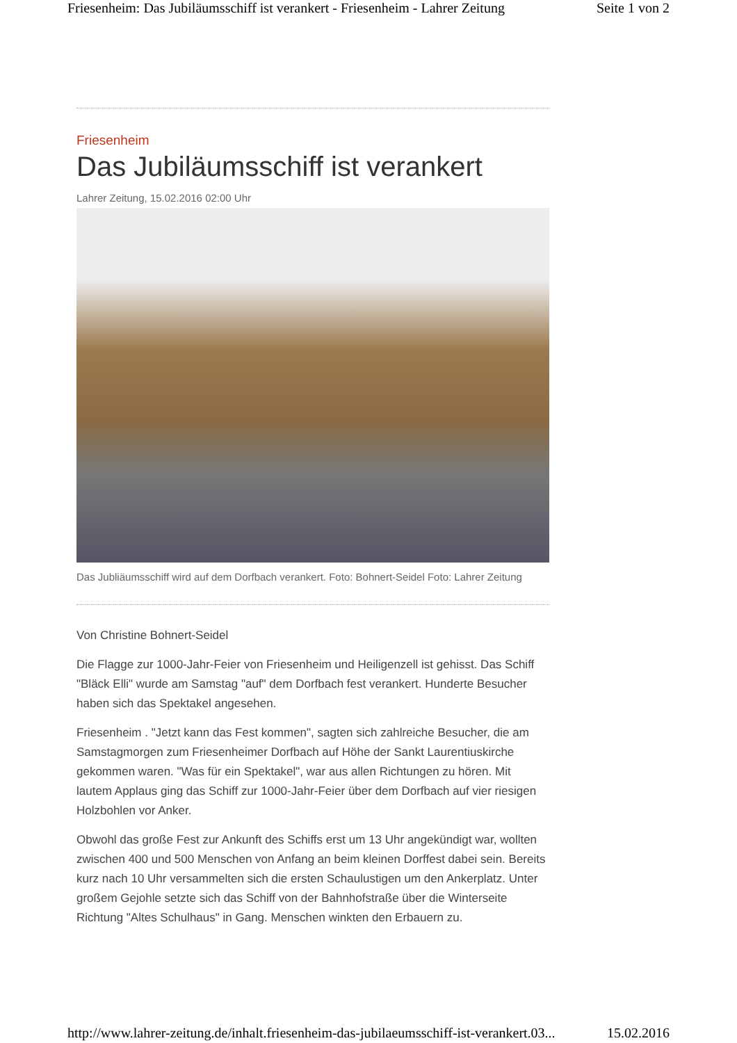Friesenheim: Das Jubiläumsschiff ist verankert - Friesenheim - Lahrer Zeitung Seite 1 von 2
Friesenheim
Das Jubiläumsschiff ist verankert
Lahrer Zeitung, 15.02.2016 02:00 Uhr
Das Jubliäumsschiff wird auf dem Dorfbach verankert. Foto: Bohnert-Seidel Foto: Lahrer Zeitung
Von Christine Bohnert-Seidel
Die Flagge zur 1000-Jahr-Feier von Friesenheim und Heiligenzell ist gehisst. Das Schiff "Bläck Elli" wurde am Samstag "auf" dem Dorfbach fest verankert. Hunderte Besucher haben sich das Spektakel angesehen.
Friesenheim . "Jetzt kann das Fest kommen", sagten sich zahlreiche Besucher, die am Samstagmorgen zum Friesenheimer Dorfbach auf Höhe der Sankt Laurentiuskirche gekommen waren. "Was für ein Spektakel", war aus allen Richtungen zu hören. Mit lautem Applaus ging das Schiff zur 1000-Jahr-Feier über dem Dorfbach auf vier riesigen Holzbohlen vor Anker.
Obwohl das große Fest zur Ankunft des Schiffs erst um 13 Uhr angekündigt war, wollten zwischen 400 und 500 Menschen von Anfang an beim kleinen Dorffest dabei sein. Bereits kurz nach 10 Uhr versammelten sich die ersten Schaulustigen um den Ankerplatz. Unter großem Gejohle setzte sich das Schiff von der Bahnhofstraße über die Winterseite Richtung "Altes Schulhaus" in Gang. Menschen winkten den Erbauern zu.
http://www.lahrer-zeitung.de/inhalt.friesenheim-das-jubilaeumsschiff-ist-verankert.03... 15.02.2016